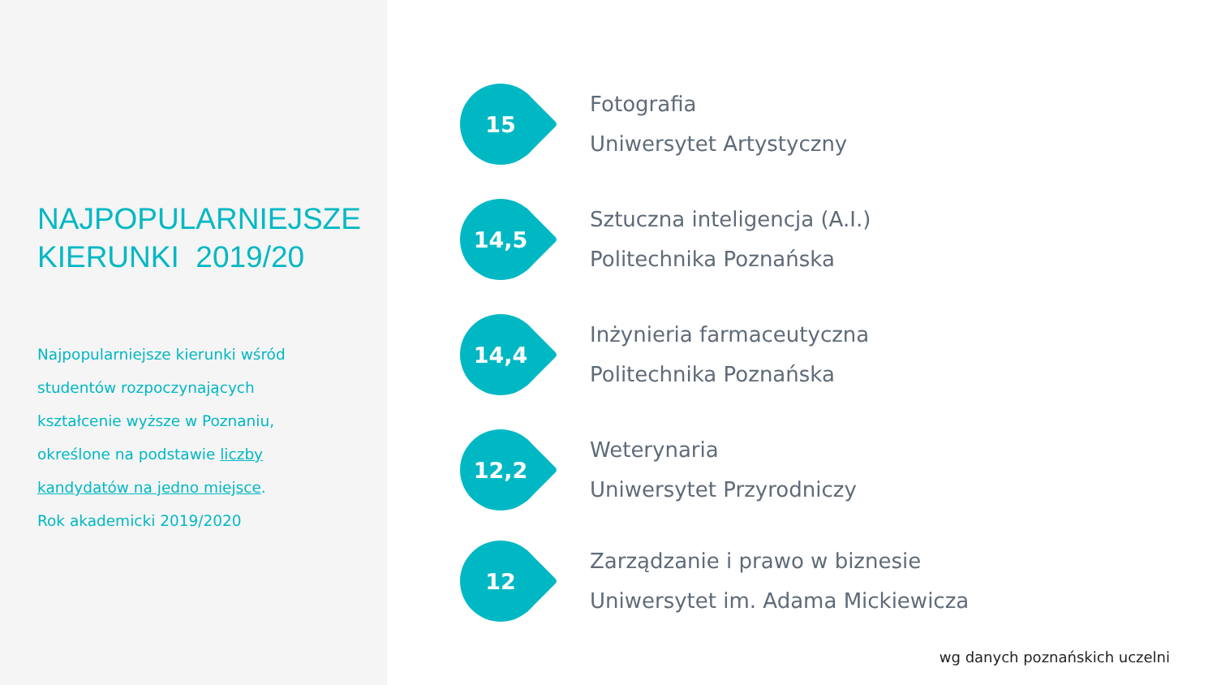NAJPOPULARNIEJSZE
KIERUNKI 2019/20
Najpopularniejsze kierunki wśród
studentów rozpoczynających
kształcenie wyższe w Poznaniu,
określone na podstawie liczby
kandydatów na jedno miejsce.
Rok akademicki 2019/2020
15
Fotografia
Uniwersytet Artystyczny
14,5
Sztuczna inteligencja (A.I.)
Politechnika Poznańska
14,4
Inżynieria farmaceutyczna
Politechnika Poznańska
12,2
Weterynaria
Uniwersytet Przyrodniczy
12
Zarządzanie i prawo w biznesie
Uniwersytet im. Adama Mickiewicza
wg danych poznańskich uczelni